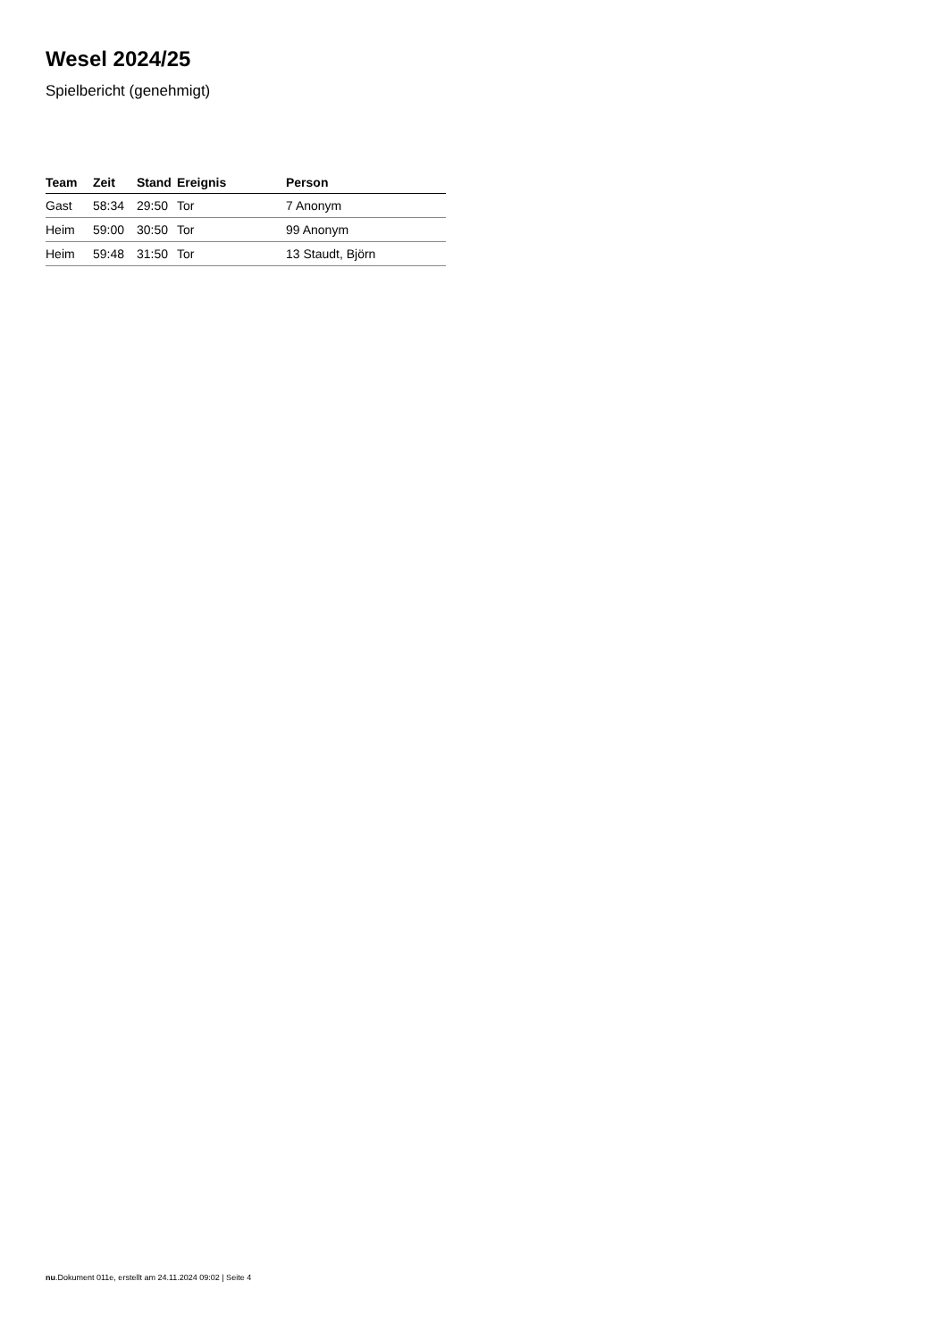Wesel 2024/25
Spielbericht (genehmigt)
| Team | Zeit | Stand | Ereignis | Person |
| --- | --- | --- | --- | --- |
| Gast | 58:34 | 29:50 | Tor | 7 Anonym |
| Heim | 59:00 | 30:50 | Tor | 99 Anonym |
| Heim | 59:48 | 31:50 | Tor | 13 Staudt, Björn |
nu.Dokument 011e, erstellt am 24.11.2024 09:02 | Seite 4